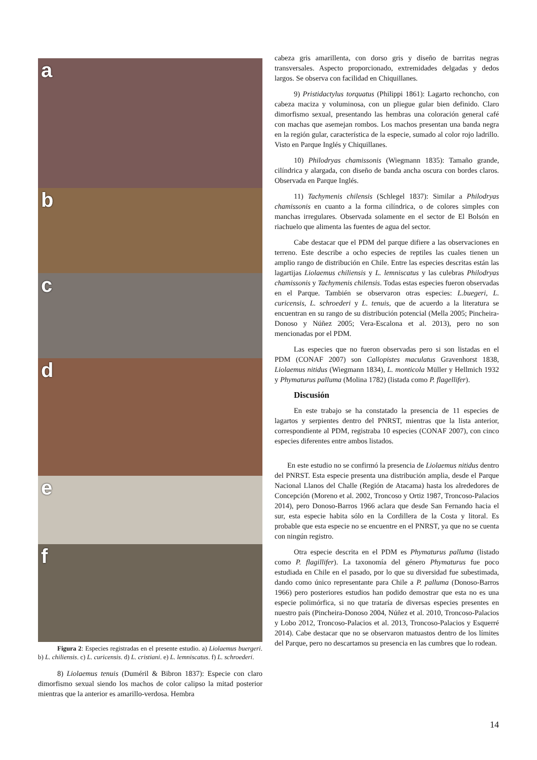a
b
c
d
e
f
Figura 2: Especies registradas en el presente estudio. a) Liolaemus buergeri. b) L. chiliensis. c) L. curicensis. d) L. cristiani. e) L. lemniscatus. f) L. schroederi.
8) Liolaemus tenuis (Duméril & Bibron 1837): Especie con claro dimorfismo sexual siendo los machos de color calipso la mitad posterior mientras que la anterior es amarillo-verdosa. Hembra
cabeza gris amarillenta, con dorso gris y diseño de barritas negras transversales. Aspecto proporcionado, extremidades delgadas y dedos largos. Se observa con facilidad en Chiquillanes.
9) Pristidactylus torquatus (Philippi 1861): Lagarto rechoncho, con cabeza maciza y voluminosa, con un pliegue gular bien definido. Claro dimorfismo sexual, presentando las hembras una coloración general café con machas que asemejan rombos. Los machos presentan una banda negra en la región gular, característica de la especie, sumado al color rojo ladrillo. Visto en Parque Inglés y Chiquillanes.
10) Philodryas chamissonis (Wiegmann 1835): Tamaño grande, cilíndrica y alargada, con diseño de banda ancha oscura con bordes claros. Observada en Parque Inglés.
11) Tachymenis chilensis (Schlegel 1837): Similar a Philodryas chamissonis en cuanto a la forma cilíndrica, o de colores simples con manchas irregulares. Observada solamente en el sector de El Bolsón en riachuelo que alimenta las fuentes de agua del sector.
Cabe destacar que el PDM del parque difiere a las observaciones en terreno. Este describe a ocho especies de reptiles las cuales tienen un amplio rango de distribución en Chile. Entre las especies descritas están las lagartijas Liolaemus chiliensis y L. lemniscatus y las culebras Philodryas chamissonis y Tachymenis chilensis. Todas estas especies fueron observadas en el Parque. También se observaron otras especies: L.buegeri, L. curicensis, L. schroederi y L. tenuis, que de acuerdo a la literatura se encuentran en su rango de su distribución potencial (Mella 2005; Pincheira-Donoso y Núñez 2005; Vera-Escalona et al. 2013), pero no son mencionadas por el PDM.
Las especies que no fueron observadas pero si son listadas en el PDM (CONAF 2007) son Callopistes maculatus Gravenhorst 1838, Liolaemus nitidus (Wiegmann 1834), L. monticola Müller y Hellmich 1932 y Phymaturus palluma (Molina 1782) (listada como P. flagellifer).
Discusión
En este trabajo se ha constatado la presencia de 11 especies de lagartos y serpientes dentro del PNRST, mientras que la lista anterior, correspondiente al PDM, registraba 10 especies (CONAF 2007), con cinco especies diferentes entre ambos listados.
En este estudio no se confirmó la presencia de Liolaemus nitidus dentro del PNRST. Esta especie presenta una distribución amplia, desde el Parque Nacional Llanos del Challe (Región de Atacama) hasta los alrededores de Concepción (Moreno et al. 2002, Troncoso y Ortiz 1987, Troncoso-Palacios 2014), pero Donoso-Barros 1966 aclara que desde San Fernando hacia el sur, esta especie habita sólo en la Cordillera de la Costa y litoral. Es probable que esta especie no se encuentre en el PNRST, ya que no se cuenta con ningún registro.
Otra especie descrita en el PDM es Phymaturus palluma (listado como P. flagillifer). La taxonomía del género Phymaturus fue poco estudiada en Chile en el pasado, por lo que su diversidad fue subestimada, dando como único representante para Chile a P. palluma (Donoso-Barros 1966) pero posteriores estudios han podido demostrar que esta no es una especie polimórfica, si no que trataría de diversas especies presentes en nuestro país (Pincheira-Donoso 2004, Núñez et al. 2010, Troncoso-Palacios y Lobo 2012, Troncoso-Palacios et al. 2013, Troncoso-Palacios y Esquerré 2014). Cabe destacar que no se observaron matuastos dentro de los límites del Parque, pero no descartamos su presencia en las cumbres que lo rodean.
14